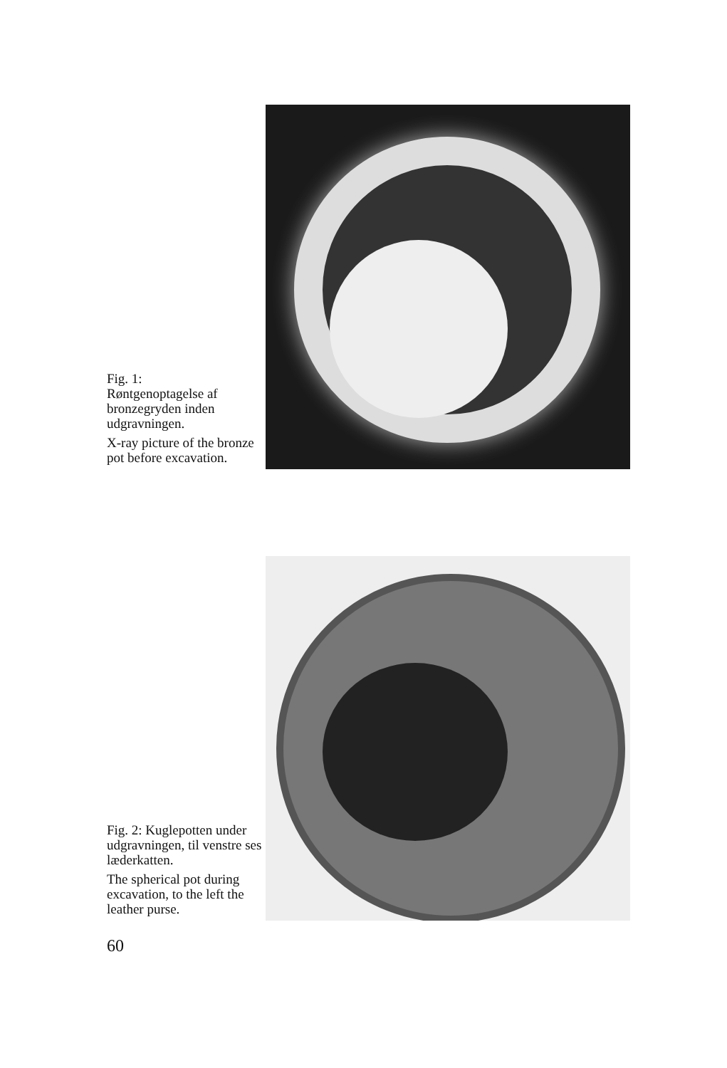Fig. 1:
Røntgenoptagelse af bronzegryden inden udgravningen.
X-ray picture of the bronze pot before excavation.
Fig. 2: Kuglepotten under udgravningen, til venstre ses læderkatten.
The spherical pot during excavation, to the left the leather purse.
60